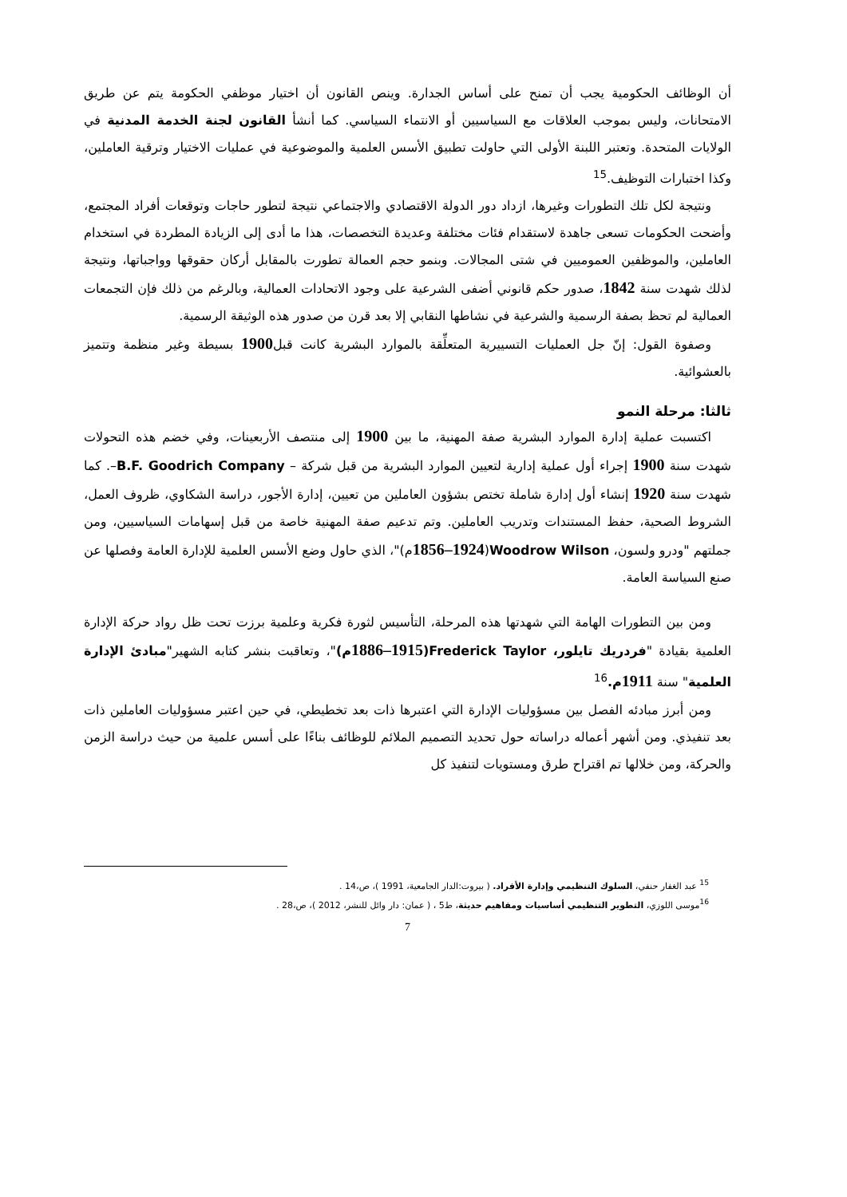أن الوظائف الحكومية يجب أن تمنح على أساس الجدارة. وينص القانون أن اختيار موظفي الحكومة يتم عن طريق الامتحانات، وليس بموجب العلاقات مع السياسيين أو الانتماء السياسي. كما أنشأ القانون لجنة الخدمة المدنية في الولايات المتحدة. وتعتبر اللبنة الأولى التي حاولت تطبيق الأسس العلمية والموضوعية في عمليات الاختيار وترقية العاملين، وكذا اختبارات التوظيف.<sup>15</sup>
ونتيجة لكل تلك التطورات وغيرها، ازداد دور الدولة الاقتصادي والاجتماعي نتيجة لتطور حاجات وتوقعات أفراد المجتمع، وأضحت الحكومات تسعى جاهدة لاستقدام فئات مختلفة وعديدة التخصصات، هذا ما أدى إلى الزيادة المطردة في استخدام العاملين، والموظفين العموميين في شتى المجالات. وبنمو حجم العمالة تطورت بالمقابل أركان حقوقها وواجباتها، ونتيجة لذلك شهدت سنة 1842، صدور حكم قانوني أضفى الشرعية على وجود الاتحادات العمالية، وبالرغم من ذلك فإن التجمعات العمالية لم تحظ بصفة الرسمية والشرعية في نشاطها النقابي إلا بعد قرن من صدور هذه الوثيقة الرسمية.
وصفوة القول: إنّ جل العمليات التسييرية المتعلِّقة بالموارد البشرية كانت قبل1900 بسيطة وغير منظمة وتتميز بالعشوائية.
ثالثا: مرحلة النمو
اكتسبت عملية إدارة الموارد البشرية صفة المهنية، ما بين 1900 إلى منتصف الأربعينات، وفي خضم هذه التحولات شهدت سنة 1900 إجراء أول عملية إدارية لتعيين الموارد البشرية من قبل شركة – B.F. Goodrich Company–. كما شهدت سنة 1920 إنشاء أول إدارة شاملة تختص بشؤون العاملين من تعيين، إدارة الأجور، دراسة الشكاوي، ظروف العمل، الشروط الصحية، حفظ المستندات وتدريب العاملين. وتم تدعيم صفة المهنية خاصة من قبل إسهامات السياسيين، ومن جملتهم "ودرو ولسون، Woodrow Wilson(1856–1924م)"، الذي حاول وضع الأسس العلمية للإدارة العامة وفصلها عن صنع السياسة العامة.
ومن بين التطورات الهامة التي شهدتها هذه المرحلة، التأسيس لثورة فكرية وعلمية برزت تحت ظل رواد حركة الإدارة العلمية بقيادة "فردريك تايلور، Frederick Taylor(1886–1915م)"، وتعاقبت بنشر كتابه الشهير"مبادئ الإدارة العلمية" سنة 1911 م.<sup>16</sup>
ومن أبرز مبادئه الفصل بين مسؤوليات الإدارة التي اعتبرها ذات بعد تخطيطي، في حين اعتبر مسؤوليات العاملين ذات بعد تنفيذي. ومن أشهر أعماله دراساته حول تحديد التصميم الملائم للوظائف بناءًا على أسس علمية من حيث دراسة الزمن والحركة، ومن خلالها تم اقتراح طرق ومستويات لتنفيذ كل
<sup>15</sup> عبد الغفار حنفي، السلوك التنظيمي وإدارة الأفراد. ( بيروت:الدار الجامعية، 1991 )، ص،14 .
<sup>16</sup> موسى اللوزي، التطوير التنظيمي أساسيات ومفاهيم حديثة، ط5 ، ( عمان: دار وائل للنشر، 2012 )، ص،28 .
7